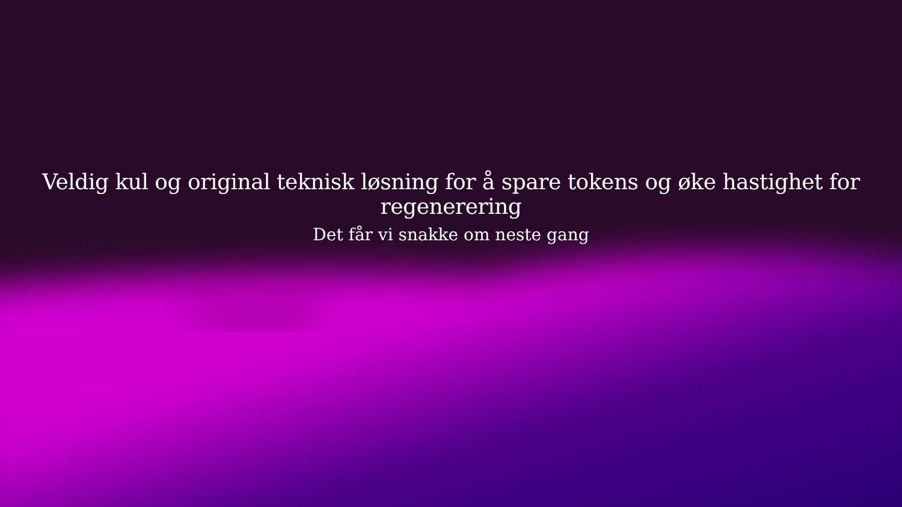Veldig kul og original teknisk løsning for å spare tokens og øke hastighet for regenerering
Det får vi snakke om neste gang